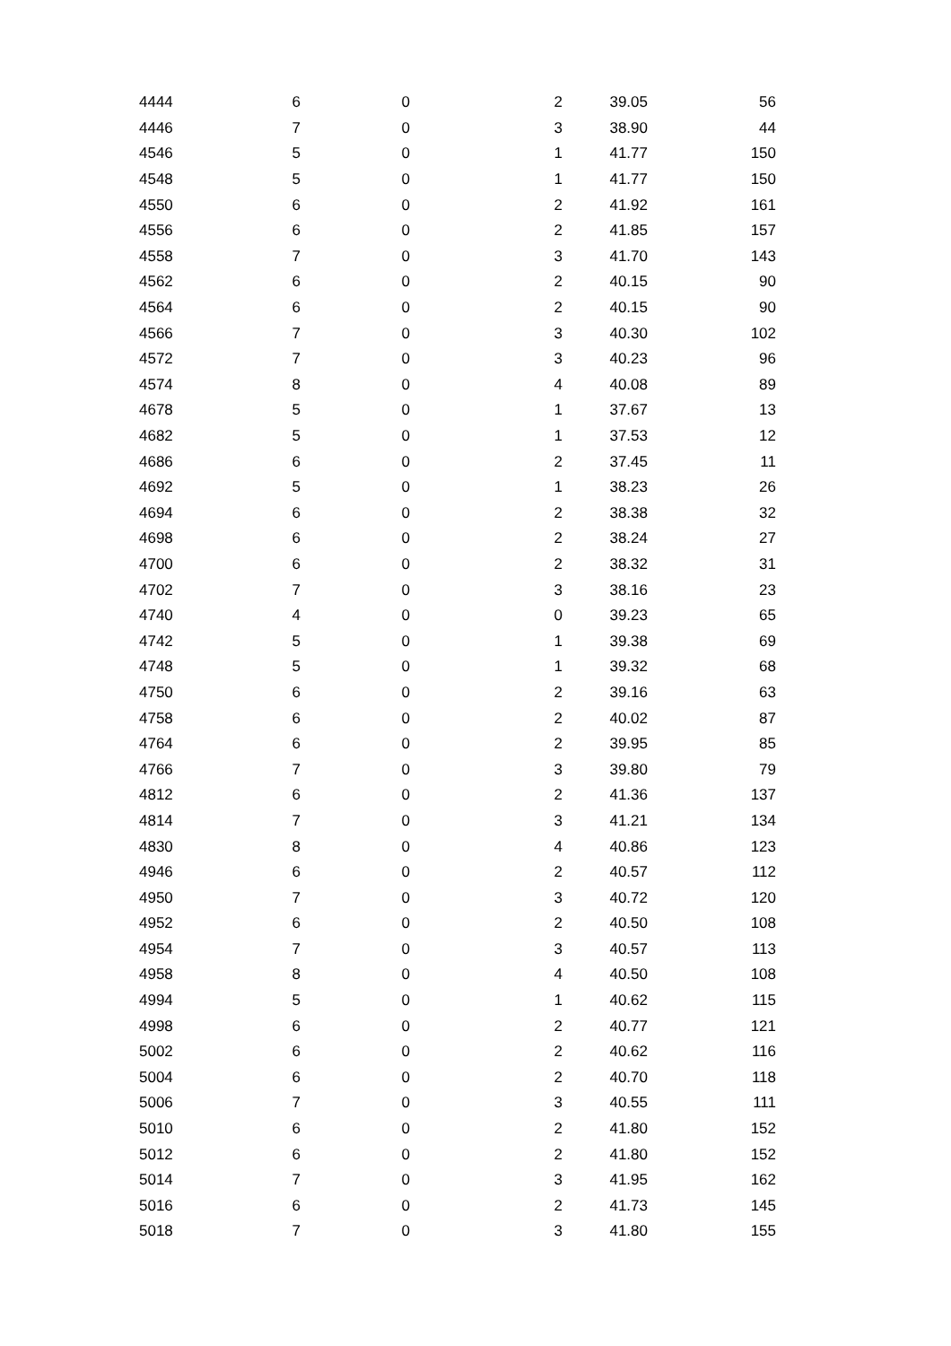| 4444 | 6 | 0 | 2 | 39.05 | 56 |
| 4446 | 7 | 0 | 3 | 38.90 | 44 |
| 4546 | 5 | 0 | 1 | 41.77 | 150 |
| 4548 | 5 | 0 | 1 | 41.77 | 150 |
| 4550 | 6 | 0 | 2 | 41.92 | 161 |
| 4556 | 6 | 0 | 2 | 41.85 | 157 |
| 4558 | 7 | 0 | 3 | 41.70 | 143 |
| 4562 | 6 | 0 | 2 | 40.15 | 90 |
| 4564 | 6 | 0 | 2 | 40.15 | 90 |
| 4566 | 7 | 0 | 3 | 40.30 | 102 |
| 4572 | 7 | 0 | 3 | 40.23 | 96 |
| 4574 | 8 | 0 | 4 | 40.08 | 89 |
| 4678 | 5 | 0 | 1 | 37.67 | 13 |
| 4682 | 5 | 0 | 1 | 37.53 | 12 |
| 4686 | 6 | 0 | 2 | 37.45 | 11 |
| 4692 | 5 | 0 | 1 | 38.23 | 26 |
| 4694 | 6 | 0 | 2 | 38.38 | 32 |
| 4698 | 6 | 0 | 2 | 38.24 | 27 |
| 4700 | 6 | 0 | 2 | 38.32 | 31 |
| 4702 | 7 | 0 | 3 | 38.16 | 23 |
| 4740 | 4 | 0 | 0 | 39.23 | 65 |
| 4742 | 5 | 0 | 1 | 39.38 | 69 |
| 4748 | 5 | 0 | 1 | 39.32 | 68 |
| 4750 | 6 | 0 | 2 | 39.16 | 63 |
| 4758 | 6 | 0 | 2 | 40.02 | 87 |
| 4764 | 6 | 0 | 2 | 39.95 | 85 |
| 4766 | 7 | 0 | 3 | 39.80 | 79 |
| 4812 | 6 | 0 | 2 | 41.36 | 137 |
| 4814 | 7 | 0 | 3 | 41.21 | 134 |
| 4830 | 8 | 0 | 4 | 40.86 | 123 |
| 4946 | 6 | 0 | 2 | 40.57 | 112 |
| 4950 | 7 | 0 | 3 | 40.72 | 120 |
| 4952 | 6 | 0 | 2 | 40.50 | 108 |
| 4954 | 7 | 0 | 3 | 40.57 | 113 |
| 4958 | 8 | 0 | 4 | 40.50 | 108 |
| 4994 | 5 | 0 | 1 | 40.62 | 115 |
| 4998 | 6 | 0 | 2 | 40.77 | 121 |
| 5002 | 6 | 0 | 2 | 40.62 | 116 |
| 5004 | 6 | 0 | 2 | 40.70 | 118 |
| 5006 | 7 | 0 | 3 | 40.55 | 111 |
| 5010 | 6 | 0 | 2 | 41.80 | 152 |
| 5012 | 6 | 0 | 2 | 41.80 | 152 |
| 5014 | 7 | 0 | 3 | 41.95 | 162 |
| 5016 | 6 | 0 | 2 | 41.73 | 145 |
| 5018 | 7 | 0 | 3 | 41.80 | 155 |